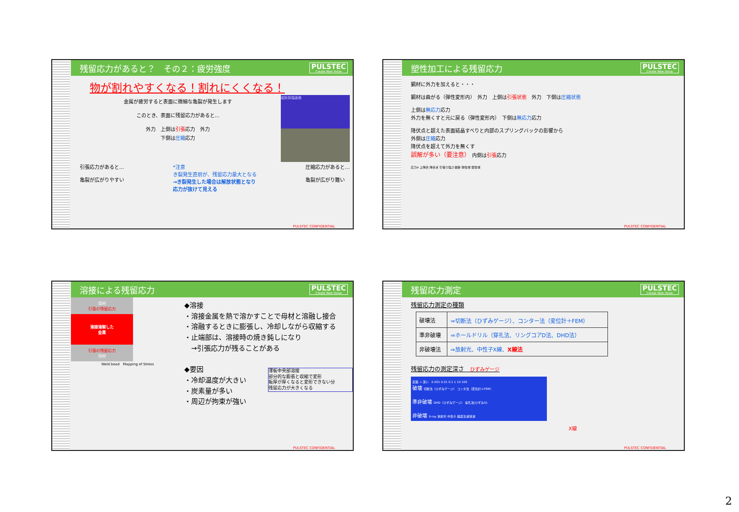残留応力があると？　その２：疲労強度 PULSTEC
Create New Value
物が割れやすくなる！割れにくくなる！
金属が疲労すると表面に微細な亀裂が発生します
このとき、表面に残留応力があると…
外力　上側は引張応力　外力
下側は圧縮応力
磁粉探傷画像
引張応力があると…
亀裂が広がりやすい
*注意
き裂発生直前が、残留応力最大となる
→き裂発生した場合は解放状態となり
応力が抜けて見える
圧縮応力があると…
亀裂が広がり難い
PULSTEC CONFIDENTIAL
塑性加工による残留応力 PULSTEC
Create New Value
鋼材に外力を加えると・・・
鋼材は曲がる（弾性変形内）　外力　上側は引張状態　外力　下側は圧縮状態
上側は無応力応力
外力を無くすと元に戻る（弾性変形内）　下側は無応力応力
降伏点と超えた表面結晶すべりと内部のスプリングバックの影響から
外側は圧縮応力
降伏点を超えて外力を無くす
誤解が多い（要注意）　内側は引張応力
応力σ 上降伏 降伏点 引張り強さ 破断 弾性域 塑性域
PULSTEC CONFIDENTIAL
溶接による残留応力 PULSTEC
Create New Value
母材
引張の残留応力
溶接溶解した
金属
引張の残留応力
母材
Weld bead　Mapping of Stress
◆溶接
・溶接金属を熱で溶かすことで母材と溶融し接合
・溶融するときに膨張し、冷却しながら収縮する
・止端部は、溶接時の焼き鈍しになり
　→引張応力が残ることがある
◆要因
・冷却温度が大きい
・炭素量が多い
・周辺が拘束が強い
薄板中央部溶接
部分的な膨張と収縮で変形
板厚が厚くなると変形できない分
残留応力が大きくなる
PULSTEC CONFIDENTIAL
残留応力測定 PULSTEC
Create New Value
残留応力測定の種類
| 破壊法 | ⇒切断法（ひずみゲージ）、コンター法（変位計＋FEM） |
| 準非破壊 | ⇒ホールドリル（穿孔法、リングコアD法、DHD法） |
| 非破壊法 | ⇒放射光、中性子X線、 X線法 |
残留応力の測定深さ　ひずみゲージ
表面 → 深い　0.001 0.01 0.1 1 10 100
破壊 切断法（ひずみゲージ） コンタ法（変位計＋FEM）
準非破壊 DHD（ひずみゲージ） 穿孔法(ひずみG)
非破壊 X-ray 放射光 中性子 磁歪法 超音波
X線
PULSTEC CONFIDENTIAL
2